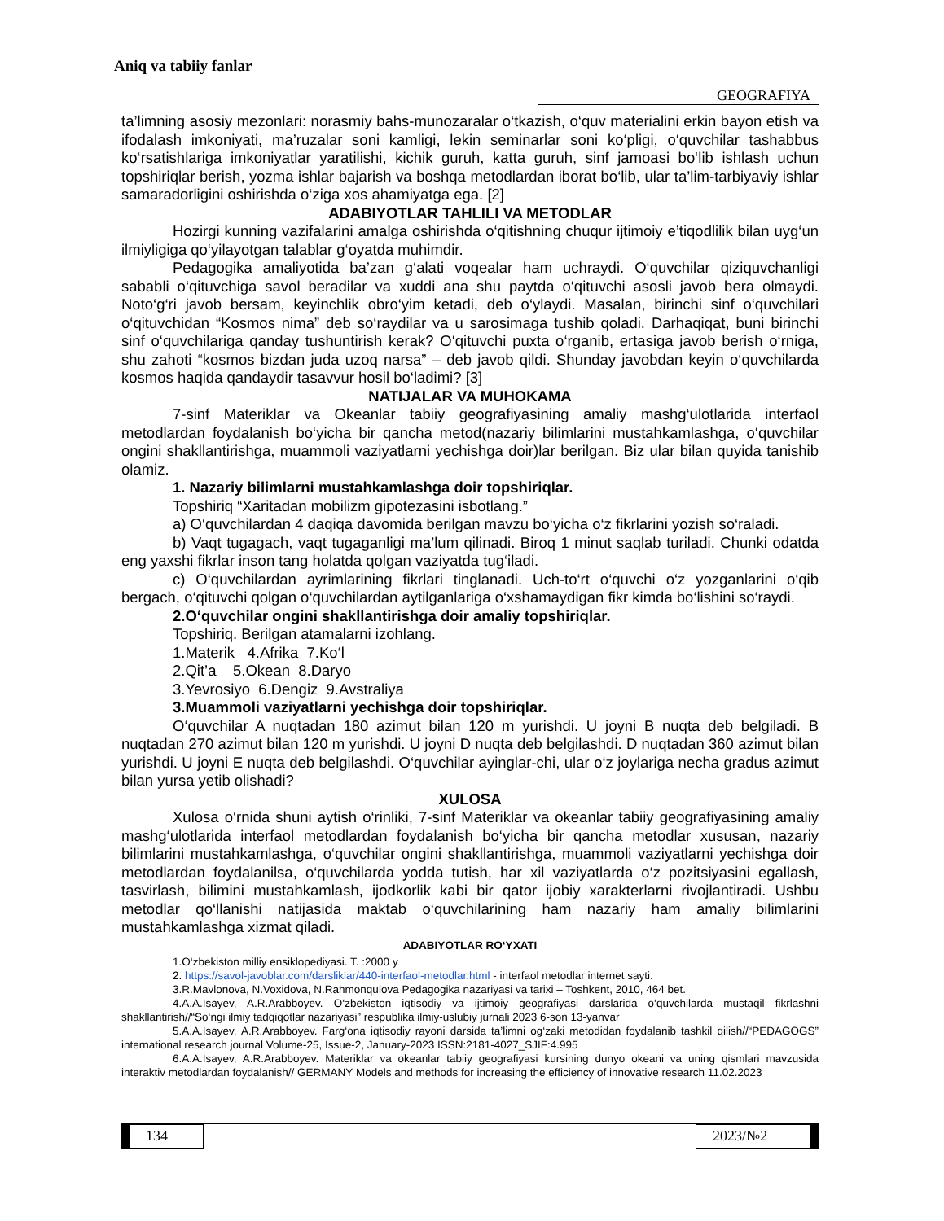Aniq va tabiiy fanlar
GEOGRAFIYA
ta’limning asosiy mezonlari: norasmiy bahs-munozaralar o‘tkazish, o‘quv materialini erkin bayon etish va ifodalash imkoniyati, ma’ruzalar soni kamligi, lekin seminarlar soni ko‘pligi, o‘quvchilar tashabbus ko‘rsatishlariga imkoniyatlar yaratilishi, kichik guruh, katta guruh, sinf jamoasi bo‘lib ishlash uchun topshiriqlar berish, yozma ishlar bajarish va boshqa metodlardan iborat bo‘lib, ular ta’lim-tarbiyaviy ishlar samaradorligini oshirishda o‘ziga xos ahamiyatga ega. [2]
ADABIYOTLAR TAHLILI VA METODLAR
Hozirgi kunning vazifalarini amalga oshirishda o‘qitishning chuqur ijtimoiy e’tiqodlilik bilan uyg‘un ilmiyligiga qo‘yilayotgan talablar g‘oyatda muhimdir.
Pedagogika amaliyotida ba’zan g‘alati voqealar ham uchraydi. O‘quvchilar qiziquvchanligi sababli o‘qituvchiga savol beradilar va xuddi ana shu paytda o‘qituvchi asosli javob bera olmaydi. Noto‘g‘ri javob bersam, keyinchlik obro‘yim ketadi, deb o‘ylaydi. Masalan, birinchi sinf o‘quvchilari o‘qituvchidan “Kosmos nima” deb so‘raydilar va u sarosimaga tushib qoladi. Darhaqiqat, buni birinchi sinf o‘quvchilariga qanday tushuntirish kerak? O‘qituvchi puxta o‘rganib, ertasiga javob berish o‘rniga, shu zahoti “kosmos bizdan juda uzoq narsa” – deb javob qildi. Shunday javobdan keyin o‘quvchilarda kosmos haqida qandaydir tasavvur hosil bo‘ladimi? [3]
NATIJALAR VA MUHOKAMA
7-sinf Materiklar va Okeanlar tabiiy geografiyasining amaliy mashg‘ulotlarida interfaol metodlardan foydalanish bo‘yicha bir qancha metod(nazariy bilimlarini mustahkamlashga, o‘quvchilar ongini shakllantirishga, muammoli vaziyatlarni yechishga doir)lar berilgan. Biz ular bilan quyida tanishib olamiz.
1. Nazariy bilimlarni mustahkamlashga doir topshiriqlar.
Topshiriq “Xaritadan mobilizm gipotezasini isbotlang.”
a) O‘quvchilardan 4 daqiqa davomida berilgan mavzu bo‘yicha o‘z fikrlarini yozish so‘raladi.
b) Vaqt tugagach, vaqt tugaganligi ma’lum qilinadi. Biroq 1 minut saqlab turiladi. Chunki odatda eng yaxshi fikrlar inson tang holatda qolgan vaziyatda tug‘iladi.
c) O‘quvchilardan ayrimlarining fikrlari tinglanadi. Uch-to‘rt o‘quvchi o‘z yozganlarini o‘qib bergach, o‘qituvchi qolgan o‘quvchilardan aytilganlariga o‘xshamaydigan fikr kimda bo‘lishini so‘raydi.
2.O‘quvchilar ongini shakllantirishga doir amaliy topshiriqlar.
Topshiriq. Berilgan atamalarni izohlang.
1.Materik 4.Afrika 7.Ko‘l
2.Qit’a 5.Okean 8.Daryo
3.Yevrosiyo 6.Dengiz 9.Avstraliya
3.Muammoli vaziyatlarni yechishga doir topshiriqlar.
O‘quvchilar A nuqtadan 180 azimut bilan 120 m yurishdi. U joyni B nuqta deb belgiladi. B nuqtadan 270 azimut bilan 120 m yurishdi. U joyni D nuqta deb belgilashdi. D nuqtadan 360 azimut bilan yurishdi. U joyni E nuqta deb belgilashdi. O‘quvchilar ayinglar-chi, ular o‘z joylariga necha gradus azimut bilan yursa yetib olishadi?
XULOSA
Xulosa o‘rnida shuni aytish o‘rinliki, 7-sinf Materiklar va okeanlar tabiiy geografiyasining amaliy mashg‘ulotlarida interfaol metodlardan foydalanish bo‘yicha bir qancha metodlar xususan, nazariy bilimlarini mustahkamlashga, o‘quvchilar ongini shakllantirishga, muammoli vaziyatlarni yechishga doir metodlardan foydalanilsa, o‘quvchilarda yodda tutish, har xil vaziyatlarda o‘z pozitsiyasini egallash, tasvirlash, bilimini mustahkamlash, ijodkorlik kabi bir qator ijobiy xarakterlarni rivojlantiradi. Ushbu metodlar qo‘llanishi natijasida maktab o‘quvchilarining ham nazariy ham amaliy bilimlarini mustahkamlashga xizmat qiladi.
ADABIYOTLAR RO‘YXATI
1.O‘zbekiston milliy ensiklopediyasi. T. :2000 y
2. https://savol-javoblar.com/darsliklar/440-interfaol-metodlar.html - interfaol metodlar internet sayti.
3.R.Mavlonova, N.Voxidova, N.Rahmonqulova Pedagogika nazariyasi va tarixi – Toshkent, 2010, 464 bet.
4.A.A.Isayev, A.R.Arabboyev. O‘zbekiston iqtisodiy va ijtimoiy geografiyasi darslarida o‘quvchilarda mustaqil fikrlashni shakllantirish//“So‘ngi ilmiy tadqiqotlar nazariyasi” respublika ilmiy-uslubiy jurnali 2023 6-son 13-yanvar
5.A.A.Isayev, A.R.Arabboyev. Farg‘ona iqtisodiy rayoni darsida ta’limni og‘zaki metodidan foydalanib tashkil qilish//“PEDAGOGS” international research journal Volume-25, Issue-2, January-2023 ISSN:2181-4027_SJIF:4.995
6.A.A.Isayev, A.R.Arabboyev. Materiklar va okeanlar tabiiy geografiyasi kursining dunyo okeani va uning qismlari mavzusida interaktiv metodlardan foydalanish// GERMANY Models and methods for increasing the efficiency of innovative research 11.02.2023
134 2023/№2